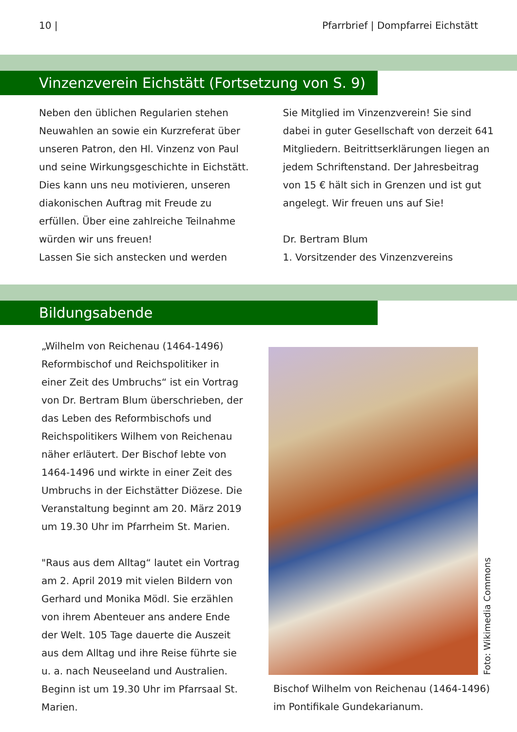10 | Pfarrbrief | Dompfarrei Eichstätt
Vinzenzverein Eichstätt (Fortsetzung von S. 9)
Neben den üblichen Regularien stehen Neuwahlen an sowie ein Kurzreferat über unseren Patron, den Hl. Vinzenz von Paul und seine Wirkungsgeschichte in Eichstätt. Dies kann uns neu motivieren, unseren diakonischen Auftrag mit Freude zu erfüllen. Über eine zahlreiche Teilnahme würden wir uns freuen!
Lassen Sie sich anstecken und werden
Sie Mitglied im Vinzenzverein! Sie sind dabei in guter Gesellschaft von derzeit 641 Mitgliedern. Beitrittserklärungen liegen an jedem Schriftenstand. Der Jahresbeitrag von 15 € hält sich in Grenzen und ist gut angelegt. Wir freuen uns auf Sie!
Dr. Bertram Blum
1. Vorsitzender des Vinzenzvereins
Bildungsabende
„Wilhelm von Reichenau (1464-1496) Reformbischof und Reichspolitiker in einer Zeit des Umbruchs“ ist ein Vortrag von Dr. Bertram Blum überschrieben, der das Leben des Reformbischofs und Reichspolitikers Wilhem von Reichenau näher erläutert. Der Bischof lebte von 1464-1496 und wirkte in einer Zeit des Umbruchs in der Eichstätter Diözese. Die Veranstaltung beginnt am 20. März 2019 um 19.30 Uhr im Pfarrheim St. Marien.
"Raus aus dem Alltag“ lautet ein Vortrag am 2. April 2019 mit vielen Bildern von Gerhard und Monika Mödl. Sie erzählen von ihrem Abenteuer ans andere Ende der Welt. 105 Tage dauerte die Auszeit aus dem Alltag und ihre Reise führte sie u. a. nach Neuseeland und Australien. Beginn ist um 19.30 Uhr im Pfarrsaal St. Marien.
Foto: Wikimedia Commons
Bischof Wilhelm von Reichenau (1464-1496) im Pontifikale Gundekarianum.